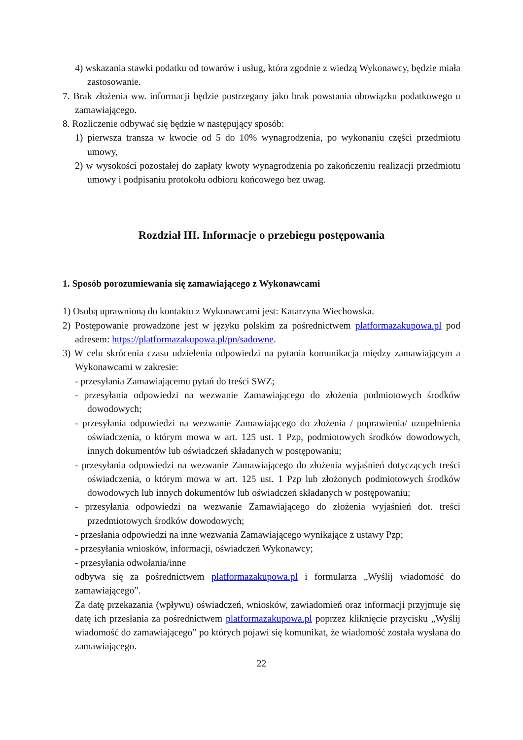4) wskazania stawki podatku od towarów i usług, która zgodnie z wiedzą Wykonawcy, będzie miała zastosowanie.
7. Brak złożenia ww. informacji będzie postrzegany jako brak powstania obowiązku podatkowego u zamawiającego.
8. Rozliczenie odbywać się będzie w następujący sposób:
1) pierwsza transza w kwocie od 5 do 10% wynagrodzenia, po wykonaniu części przedmiotu umowy,
2) w wysokości pozostałej do zapłaty kwoty wynagrodzenia po zakończeniu realizacji przedmiotu umowy i podpisaniu protokołu odbioru końcowego bez uwag.
Rozdział III. Informacje o przebiegu postępowania
1. Sposób porozumiewania się zamawiającego z Wykonawcami
1) Osobą uprawnioną do kontaktu z Wykonawcami jest: Katarzyna Wiechowska.
2) Postępowanie prowadzone jest w języku polskim za pośrednictwem platformazakupowa.pl pod adresem: https://platformazakupowa.pl/pn/sadowne.
3) W celu skrócenia czasu udzielenia odpowiedzi na pytania komunikacja między zamawiającym a Wykonawcami w zakresie:
- przesyłania Zamawiającemu pytań do treści SWZ;
- przesyłania odpowiedzi na wezwanie Zamawiającego do złożenia podmiotowych środków dowodowych;
- przesyłania odpowiedzi na wezwanie Zamawiającego do złożenia / poprawienia/ uzupełnienia oświadczenia, o którym mowa w art. 125 ust. 1 Pzp, podmiotowych środków dowodowych, innych dokumentów lub oświadczeń składanych w postępowaniu;
- przesyłania odpowiedzi na wezwanie Zamawiającego do złożenia wyjaśnień dotyczących treści oświadczenia, o którym mowa w art. 125 ust. 1 Pzp lub złożonych podmiotowych środków dowodowych lub innych dokumentów lub oświadczeń składanych w postępowaniu;
- przesyłania odpowiedzi na wezwanie Zamawiającego do złożenia wyjaśnień dot. treści przedmiotowych środków dowodowych;
- przesłania odpowiedzi na inne wezwania Zamawiającego wynikające z ustawy Pzp;
- przesyłania wniosków, informacji, oświadczeń Wykonawcy;
- przesyłania odwołania/inne
odbywa się za pośrednictwem platformazakupowa.pl i formularza „Wyślij wiadomość do zamawiającego”.
Za datę przekazania (wpływu) oświadczeń, wniosków, zawiadomień oraz informacji przyjmuje się datę ich przesłania za pośrednictwem platformazakupowa.pl poprzez kliknięcie przycisku „Wyślij wiadomość do zamawiającego” po których pojawi się komunikat, że wiadomość została wysłana do zamawiającego.
22